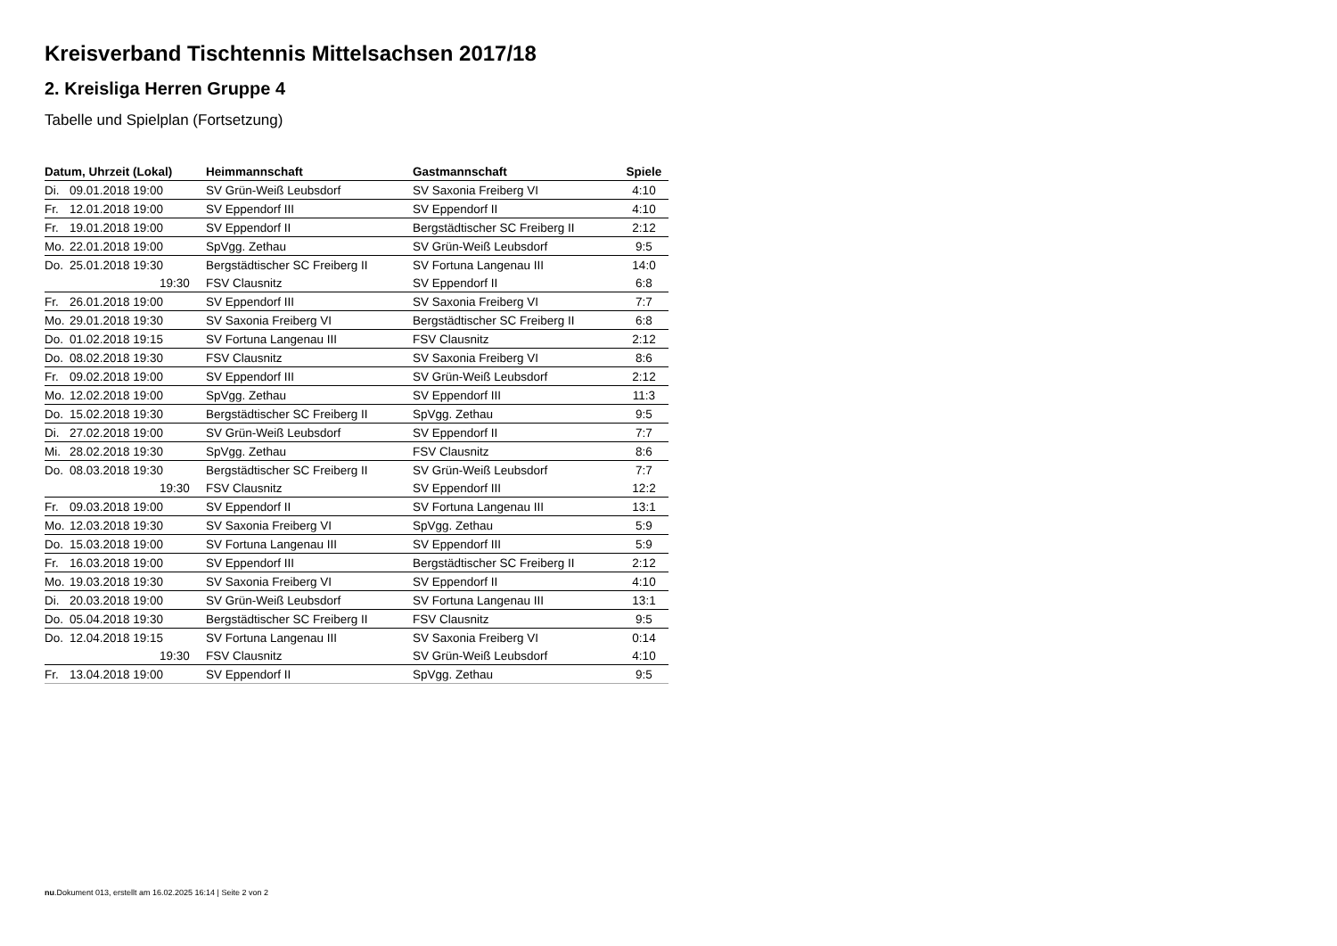Kreisverband Tischtennis Mittelsachsen 2017/18
2. Kreisliga Herren Gruppe 4
Tabelle und Spielplan (Fortsetzung)
| Datum, Uhrzeit (Lokal) | | Heimmannschaft | Gastmannschaft | Spiele |
| --- | --- | --- | --- | --- |
| Di. | 09.01.2018 19:00 | SV Grün-Weiß Leubsdorf | SV Saxonia Freiberg VI | 4:10 |
| Fr. | 12.01.2018 19:00 | SV Eppendorf III | SV Eppendorf II | 4:10 |
| Fr. | 19.01.2018 19:00 | SV Eppendorf II | Bergstädtischer SC Freiberg II | 2:12 |
| Mo. | 22.01.2018 19:00 | SpVgg. Zethau | SV Grün-Weiß Leubsdorf | 9:5 |
| Do. | 25.01.2018 19:30 | Bergstädtischer SC Freiberg II | SV Fortuna Langenau III | 14:0 |
| | 19:30 | FSV Clausnitz | SV Eppendorf II | 6:8 |
| Fr. | 26.01.2018 19:00 | SV Eppendorf III | SV Saxonia Freiberg VI | 7:7 |
| Mo. | 29.01.2018 19:30 | SV Saxonia Freiberg VI | Bergstädtischer SC Freiberg II | 6:8 |
| Do. | 01.02.2018 19:15 | SV Fortuna Langenau III | FSV Clausnitz | 2:12 |
| Do. | 08.02.2018 19:30 | FSV Clausnitz | SV Saxonia Freiberg VI | 8:6 |
| Fr. | 09.02.2018 19:00 | SV Eppendorf III | SV Grün-Weiß Leubsdorf | 2:12 |
| Mo. | 12.02.2018 19:00 | SpVgg. Zethau | SV Eppendorf III | 11:3 |
| Do. | 15.02.2018 19:30 | Bergstädtischer SC Freiberg II | SpVgg. Zethau | 9:5 |
| Di. | 27.02.2018 19:00 | SV Grün-Weiß Leubsdorf | SV Eppendorf II | 7:7 |
| Mi. | 28.02.2018 19:30 | SpVgg. Zethau | FSV Clausnitz | 8:6 |
| Do. | 08.03.2018 19:30 | Bergstädtischer SC Freiberg II | SV Grün-Weiß Leubsdorf | 7:7 |
| | 19:30 | FSV Clausnitz | SV Eppendorf III | 12:2 |
| Fr. | 09.03.2018 19:00 | SV Eppendorf II | SV Fortuna Langenau III | 13:1 |
| Mo. | 12.03.2018 19:30 | SV Saxonia Freiberg VI | SpVgg. Zethau | 5:9 |
| Do. | 15.03.2018 19:00 | SV Fortuna Langenau III | SV Eppendorf III | 5:9 |
| Fr. | 16.03.2018 19:00 | SV Eppendorf III | Bergstädtischer SC Freiberg II | 2:12 |
| Mo. | 19.03.2018 19:30 | SV Saxonia Freiberg VI | SV Eppendorf II | 4:10 |
| Di. | 20.03.2018 19:00 | SV Grün-Weiß Leubsdorf | SV Fortuna Langenau III | 13:1 |
| Do. | 05.04.2018 19:30 | Bergstädtischer SC Freiberg II | FSV Clausnitz | 9:5 |
| Do. | 12.04.2018 19:15 | SV Fortuna Langenau III | SV Saxonia Freiberg VI | 0:14 |
| | 19:30 | FSV Clausnitz | SV Grün-Weiß Leubsdorf | 4:10 |
| Fr. | 13.04.2018 19:00 | SV Eppendorf II | SpVgg. Zethau | 9:5 |
nu.Dokument 013, erstellt am 16.02.2025 16:14 | Seite 2 von 2